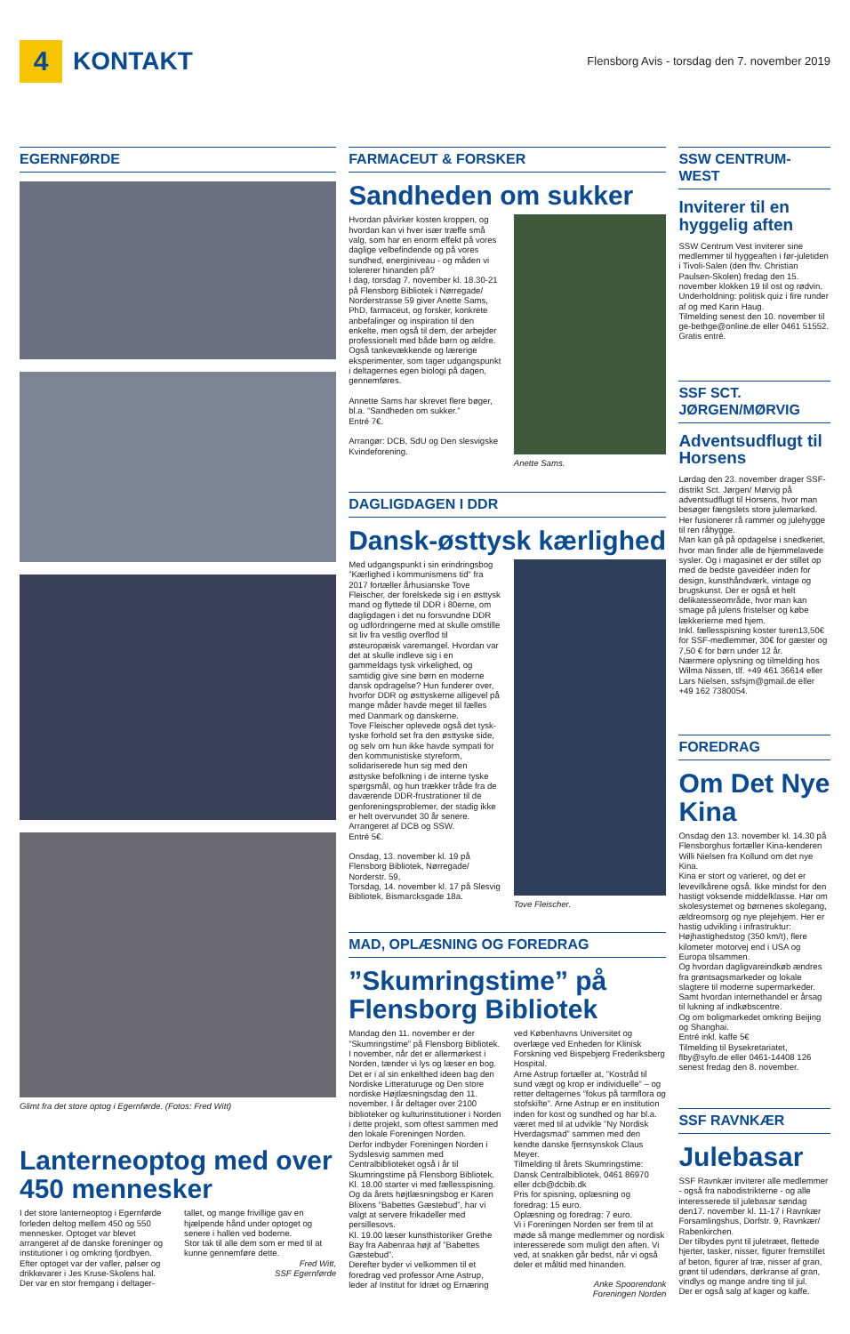4
KONTAKT
Flensborg Avis - torsdag den 7. november 2019
EGERNFØRDE
Glimt fra det store optog i Egernførde. (Fotos: Fred Witt)
Lanterneoptog med over 450 mennesker
I det store lanterneoptog i Egernførde forleden deltog mellem 450 og 550 mennesker. Optoget var blevet arrangeret af de danske foreninger og institutioner i og omkring fjordbyen.
Efter optoget var der vafler, pølser og drikkevarer i Jes Kruse-Skolens hal.
Der var en stor fremgang i deltager-
tallet, og mange frivillige gav en hjælpende hånd under optoget og senere i hallen ved boderne.
Stor tak til alle dem som er med til at kunne gennemføre dette.
Fred Witt,
SSF Egernførde
FARMACEUT & FORSKER
Sandheden om sukker
Hvordan påvirker kosten kroppen, og hvordan kan vi hver især træffe små valg, som har en enorm effekt på vores daglige velbefindende og på vores sundhed, energiniveau - og måden vi tolererer hinanden på?
I dag, torsdag 7. november kl. 18.30-21 på Flensborg Bibliotek i Nørregade/ Norderstrasse 59 giver Anette Sams, PhD, farmaceut, og forsker, konkrete anbefalinger og inspiration til den enkelte, men også til dem, der arbejder professionelt med både børn og ældre.
Også tankevækkende og lærerige eksperimenter, som tager udgangspunkt i deltagernes egen biologi på dagen, gennemføres.
Annette Sams har skrevet flere bøger, bl.a. ”Sandheden om sukker.”
Entré 7€.
Arrangør: DCB, SdU og Den slesvigske Kvindeforening.
Anette Sams.
DAGLIGDAGEN I DDR
Dansk-østtysk kærlighed
Med udgangspunkt i sin erindringsbog ”Kærlighed i kommunismens tid” fra 2017 fortæller århusianske Tove Fleischer, der forelskede sig i en østtysk mand og flyttede til DDR i 80erne, om dagligdagen i det nu forsvundne DDR og udfordringerne med at skulle omstille sit liv fra vestlig overflod til østeuropæisk varemangel. Hvordan var det at skulle indleve sig i en gammeldags tysk virkelighed, og samtidig give sine børn en moderne dansk opdragelse? Hun funderer over, hvorfor DDR og østtyskerne alligevel på mange måder havde meget til fælles med Danmark og danskerne.
Tove Fleischer oplevede også det tysk-tyske forhold set fra den østtyske side, og selv om hun ikke havde sympati for den kommunistiske styreform, solidariserede hun sig med den østtyske befolkning i de interne tyske spørgsmål, og hun trækker tråde fra de daværende DDR-frustrationer til de genforeningsproblemer, der stadig ikke er helt overvundet 30 år senere.
Arrangeret af DCB og SSW.
Entré 5€.
Onsdag, 13. november kl. 19 på Flensborg Bibliotek, Nørregade/ Norderstr. 59,
Torsdag, 14. november kl. 17 på Slesvig Bibliotek, Bismarcksgade 18a.
Tove Fleischer.
MAD, OPLÆSNING OG FOREDRAG
”Skumringstime” på Flensborg Bibliotek
Mandag den 11. november er der ”Skumringstime” på Flensborg Bibliotek.
I november, når det er allermørkest i Norden, tænder vi lys og læser en bog. Det er i al sin enkelthed ideen bag den Nordiske Litteraturuge og Den store nordiske Højtlæsningsdag den 11. november. I år deltager over 2100 biblioteker og kulturinstitutioner i Norden i dette projekt, som oftest sammen med den lokale Foreningen Norden.
Derfor indbyder Foreningen Norden i Sydslesvig sammen med Centralbiblioteket også i år til Skumringstime på Flensborg Bibliotek.
Kl. 18.00 starter vi med fællesspisning. Og da årets højtlæsningsbog er Karen Blixens ”Babettes Gæstebud”, har vi valgt at servere frikadeller med persillesovs.
Kl. 19.00 læser kunsthistoriker Grethe Bay fra Aabenraa højt af ”Babettes Gæstebud”.
Derefter byder vi velkommen til et foredrag ved professor Arne Astrup, leder af Institut for Idræt og Ernæring
ved Københavns Universitet og overlæge ved Enheden for Klinisk Forskning ved Bispebjerg Frederiksberg Hospital.
Arne Astrup fortæller at, ”Kostråd til sund vægt og krop er individuelle” – og retter deltagernes ”fokus på tarmflora og stofskifte”. Arne Astrup er en institution inden for kost og sundhed og har bl.a. været med til at udvikle ”Ny Nordisk Hverdagsmad” sammen med den kendte danske fjernsynskok Claus Meyer.
Tilmelding til årets Skumringstime: Dansk Centralbibliotek, 0461 86970 eller dcb@dcbib.dk
Pris for spisning, oplæsning og foredrag: 15 euro.
Oplæsning og foredrag: 7 euro.
Vi i Foreningen Norden ser frem til at møde så mange medlemmer og nordisk interesserede som muligt den aften. Vi ved, at snakken går bedst, når vi også deler et måltid med hinanden.
Anke Spoorendonk
Foreningen Norden
SSW CENTRUM-WEST
Inviterer til en hyggelig aften
SSW Centrum Vest inviterer sine medlemmer til hyggeaften i før-juletiden
i Tivoli-Salen (den fhv. Christian Paulsen-Skolen) fredag den 15. november klokken 19 til ost og rødvin. Underholdning: politisk quiz i fire runder af og med Karin Haug.
Tilmelding senest den 10. november til ge-bethge@online.de eller 0461 51552.
Gratis entré.
SSF SCT. JØRGEN/MØRVIG
Adventsudflugt til Horsens
Lørdag den 23. november drager SSF-distrikt Sct. Jørgen/ Mørvig på adventsudflugt til Horsens, hvor man besøger fængslets store julemarked. Her fusionerer rå rammer og julehygge til ren råhygge.
Man kan gå på opdagelse i snedkeriet, hvor man finder alle de hjemmelavede sysler. Og i magasinet er der stillet op med de bedste gaveidéer inden for design, kunsthåndværk, vintage og brugskunst. Der er også et helt delikatesseområde, hvor man kan smage på julens fristelser og købe lækkerierne med hjem.
Inkl. fællesspisning koster turen13,50€ for SSF-medlemmer, 30€ for gæster og 7,50 € for børn under 12 år.
Nærmere oplysning og tilmelding hos Wilma Nissen, tlf. +49 461 36614 eller Lars Nielsen, ssfsjm@gmail.de eller +49 162 7380054.
FOREDRAG
Om Det Nye Kina
Onsdag den 13. november kl. 14.30 på Flensborghus fortæller Kina-kenderen Willi Nielsen fra Kollund om det nye Kina.
Kina er stort og varieret, og det er levevilkårene også. Ikke mindst for den hastigt voksende middelklasse. Hør om skolesystemet og børnenes skolegang, ældreomsorg og nye plejehjem. Her er hastig udvikling i infrastruktur: Højhastighedstog (350 km/t), flere kilometer motorvej end i USA og Europa tilsammen.
Og hvordan dagligvareindkøb ændres fra grøntsagsmarkeder og lokale slagtere til moderne supermarkeder. Samt hvordan internethandel er årsag til lukning af indkøbscentre.
Og om boligmarkedet omkring Beijing og Shanghai.
Entré inkl. kaffe 5€
Tilmelding til Bysekretariatet, flby@syfo.de eller 0461-14408 126 senest fredag den 8. november.
SSF RAVNKÆR
Julebasar
SSF Ravnkær inviterer alle medlemmer - også fra nabodistrikterne - og alle interesserede til julebasar søndag den17. november kl. 11-17 i Ravnkær Forsamlingshus, Dorfstr. 9, Ravnkær/ Rabenkirchen.
Der tilbydes pynt til juletræet, flettede hjerter, tasker, nisser, figurer fremstillet af beton, figurer af træ, nisser af gran, grønt til udendørs, dørkranse af gran, vindlys og mange andre ting til jul.
Der er også salg af kager og kaffe.